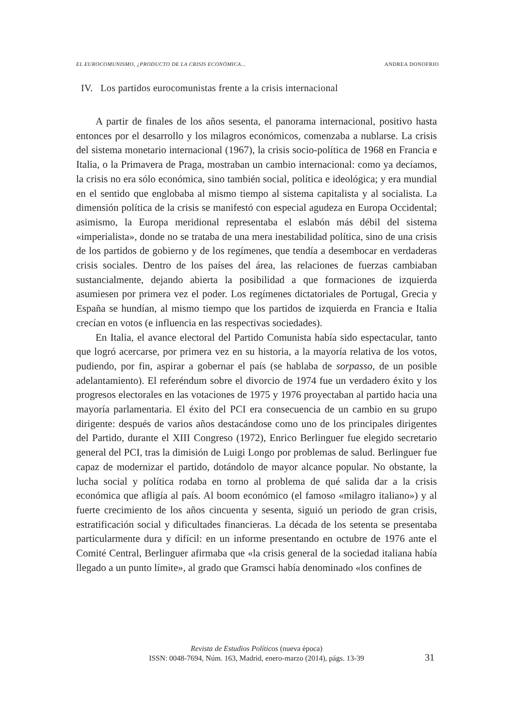EL EUROCOMUNISMO, ¿PRODUCTO DE LA CRISIS ECONÓMICA... ANDREA DONOFRIO
IV. Los partidos eurocomunistas frente a la crisis internacional
A partir de finales de los años sesenta, el panorama internacional, positivo hasta entonces por el desarrollo y los milagros económicos, comenzaba a nublarse. La crisis del sistema monetario internacional (1967), la crisis socio-política de 1968 en Francia e Italia, o la Primavera de Praga, mostraban un cambio internacional: como ya decíamos, la crisis no era sólo económica, sino también social, política e ideológica; y era mundial en el sentido que englobaba al mismo tiempo al sistema capitalista y al socialista. La dimensión política de la crisis se manifestó con especial agudeza en Europa Occidental; asimismo, la Europa meridional representaba el eslabón más débil del sistema «imperialista», donde no se trataba de una mera inestabilidad política, sino de una crisis de los partidos de gobierno y de los regímenes, que tendía a desembocar en verdaderas crisis sociales. Dentro de los países del área, las relaciones de fuerzas cambiaban sustancialmente, dejando abierta la posibilidad a que formaciones de izquierda asumiesen por primera vez el poder. Los regímenes dictatoriales de Portugal, Grecia y España se hundían, al mismo tiempo que los partidos de izquierda en Francia e Italia crecían en votos (e influencia en las respectivas sociedades).
En Italia, el avance electoral del Partido Comunista había sido espectacular, tanto que logró acercarse, por primera vez en su historia, a la mayoría relativa de los votos, pudiendo, por fin, aspirar a gobernar el país (se hablaba de sorpasso, de un posible adelantamiento). El referéndum sobre el divorcio de 1974 fue un verdadero éxito y los progresos electorales en las votaciones de 1975 y 1976 proyectaban al partido hacia una mayoría parlamentaria. El éxito del PCI era consecuencia de un cambio en su grupo dirigente: después de varios años destacándose como uno de los principales dirigentes del Partido, durante el XIII Congreso (1972), Enrico Berlinguer fue elegido secretario general del PCI, tras la dimisión de Luigi Longo por problemas de salud. Berlinguer fue capaz de modernizar el partido, dotándolo de mayor alcance popular. No obstante, la lucha social y política rodaba en torno al problema de qué salida dar a la crisis económica que afligía al país. Al boom económico (el famoso «milagro italiano») y al fuerte crecimiento de los años cincuenta y sesenta, siguió un periodo de gran crisis, estratificación social y dificultades financieras. La década de los setenta se presentaba particularmente dura y difícil: en un informe presentando en octubre de 1976 ante el Comité Central, Berlinguer afirmaba que «la crisis general de la sociedad italiana había llegado a un punto límite», al grado que Gramsci había denominado «los confines de
Revista de Estudios Políticos (nueva época)
ISSN: 0048-7694, Núm. 163, Madrid, enero-marzo (2014), págs. 13-39
31